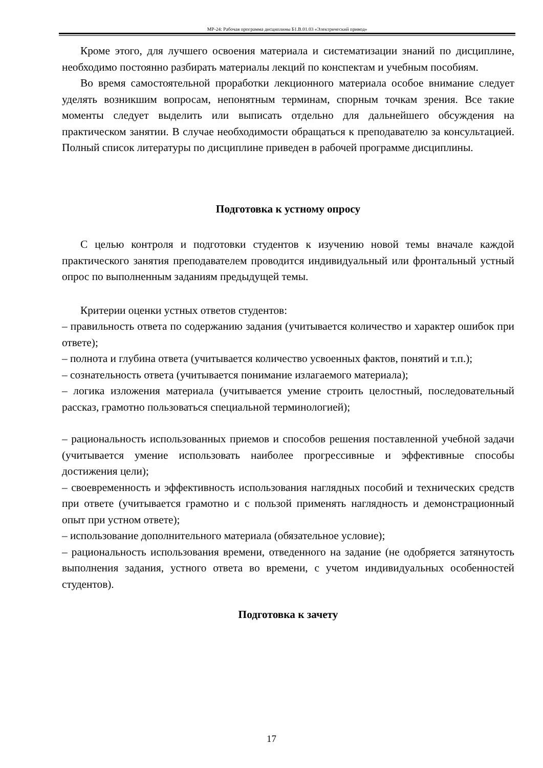МР-24: Рабочая программа дисциплины Б1.В.01.03 «Электрический привод»
Кроме этого, для лучшего освоения материала и систематизации знаний по дисциплине, необходимо постоянно разбирать материалы лекций по конспектам и учебным пособиям.
Во время самостоятельной проработки лекционного материала особое внимание следует уделять возникшим вопросам, непонятным терминам, спорным точкам зрения. Все такие моменты следует выделить или выписать отдельно для дальнейшего обсуждения на практическом занятии. В случае необходимости обращаться к преподавателю за консультацией. Полный список литературы по дисциплине приведен в рабочей программе дисциплины.
Подготовка к устному опросу
С целью контроля и подготовки студентов к изучению новой темы вначале каждой практического занятия преподавателем проводится индивидуальный или фронтальный устный опрос по выполненным заданиям предыдущей темы.
Критерии оценки устных ответов студентов:
– правильность ответа по содержанию задания (учитывается количество и характер ошибок при ответе);
– полнота и глубина ответа (учитывается количество усвоенных фактов, понятий и т.п.);
– сознательность ответа (учитывается понимание излагаемого материала);
– логика изложения материала (учитывается умение строить целостный, последовательный рассказ, грамотно пользоваться специальной терминологией);
– рациональность использованных приемов и способов решения поставленной учебной задачи (учитывается умение использовать наиболее прогрессивные и эффективные способы достижения цели);
– своевременность и эффективность использования наглядных пособий и технических средств при ответе (учитывается грамотно и с пользой применять наглядность и демонстрационный опыт при устном ответе);
– использование дополнительного материала (обязательное условие);
– рациональность использования времени, отведенного на задание (не одобряется затянутость выполнения задания, устного ответа во времени, с учетом индивидуальных особенностей студентов).
Подготовка к зачету
17